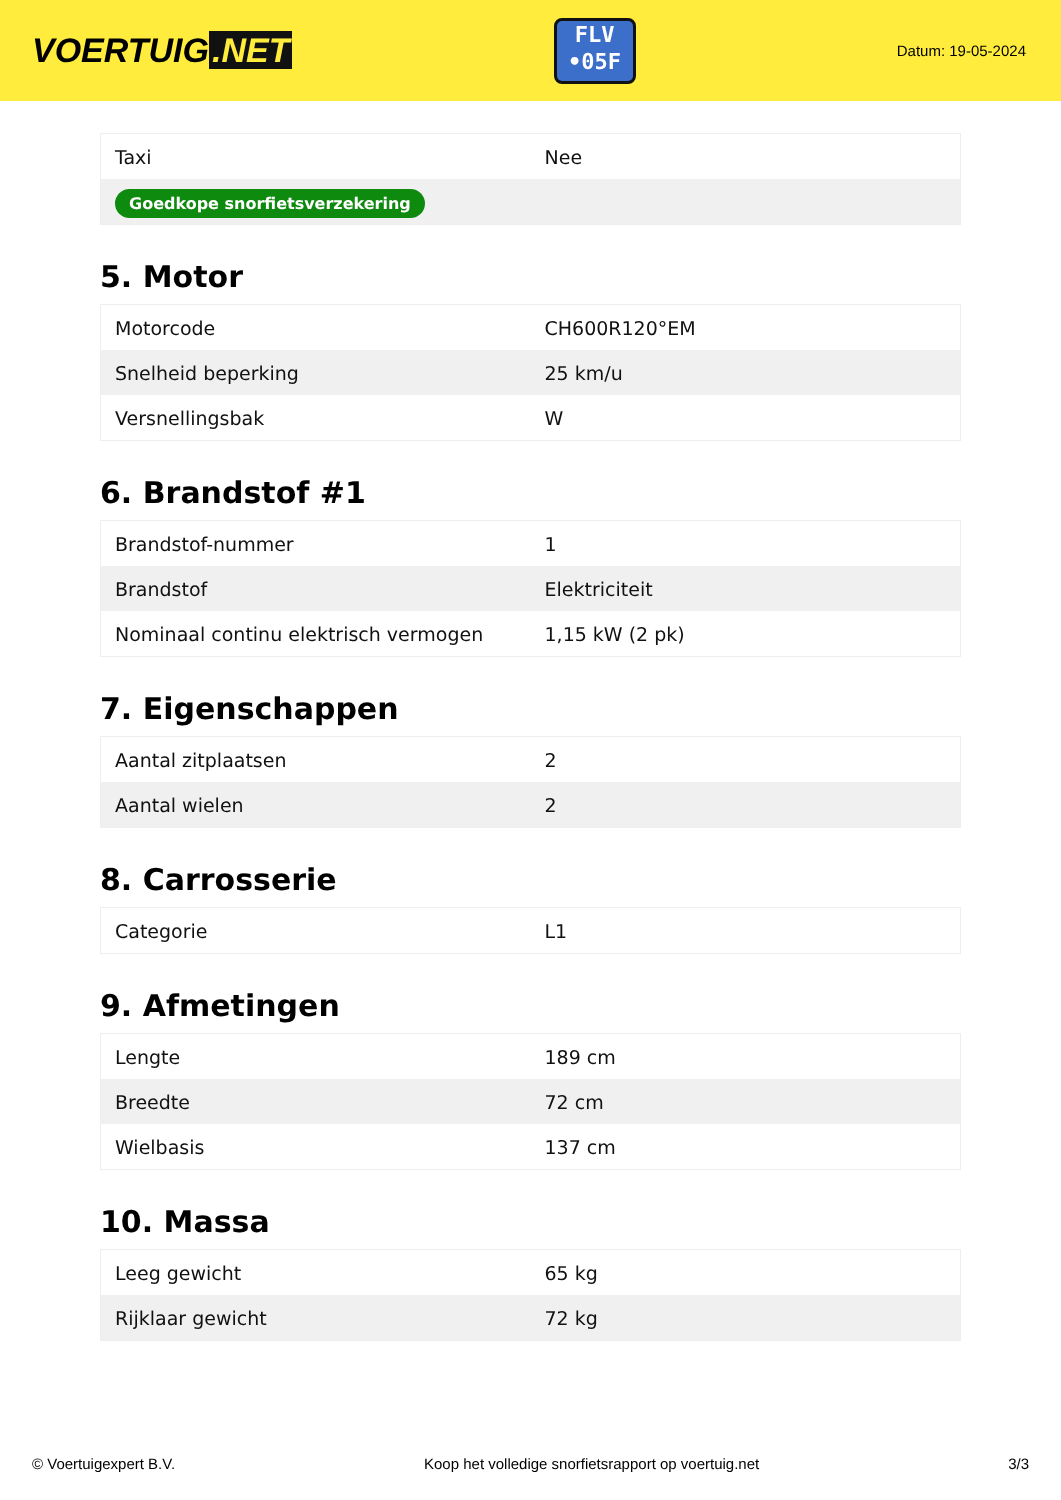VOERTUIG.NET
FLV
•05F
Datum: 19-05-2024
| Taxi | Nee |
| Goedkope snorfietsverzekering | |
5. Motor
| Motorcode | CH600R120°EM |
| Snelheid beperking | 25 km/u |
| Versnellingsbak | W |
6. Brandstof #1
| Brandstof-nummer | 1 |
| Brandstof | Elektriciteit |
| Nominaal continu elektrisch vermogen | 1,15 kW (2 pk) |
7. Eigenschappen
| Aantal zitplaatsen | 2 |
| Aantal wielen | 2 |
8. Carrosserie
| Categorie | L1 |
9. Afmetingen
| Lengte | 189 cm |
| Breedte | 72 cm |
| Wielbasis | 137 cm |
10. Massa
| Leeg gewicht | 65 kg |
| Rijklaar gewicht | 72 kg |
© Voertuigexpert B.V. Koop het volledige snorfietsrapport op voertuig.net 3/3